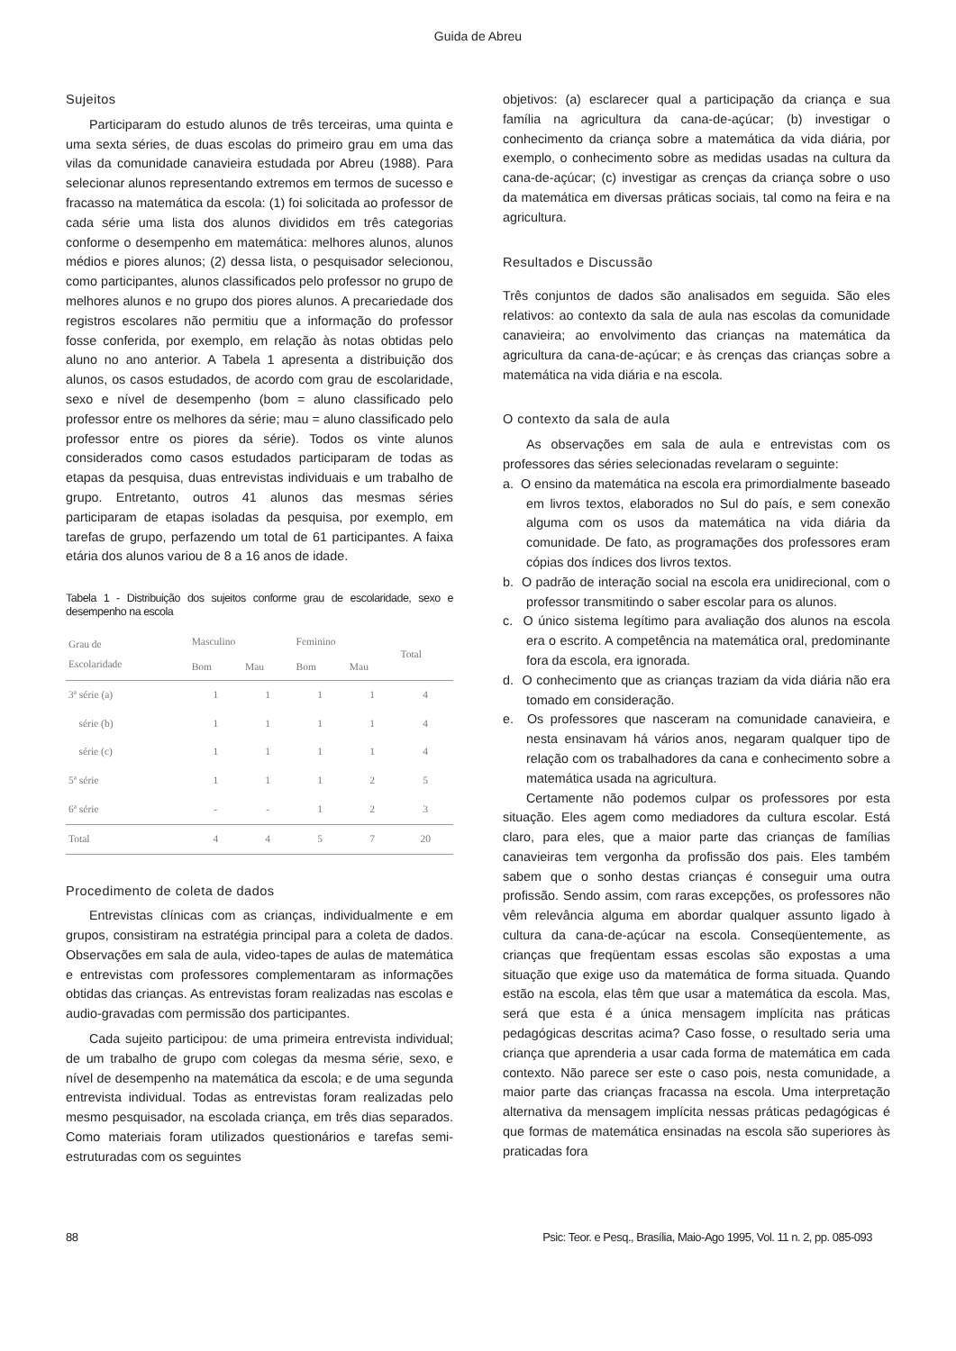Guida de Abreu
Sujeitos
Participaram do estudo alunos de três terceiras, uma quinta e uma sexta séries, de duas escolas do primeiro grau em uma das vilas da comunidade canavieira estudada por Abreu (1988). Para selecionar alunos representando extremos em termos de sucesso e fracasso na matemática da escola: (1) foi solicitada ao professor de cada série uma lista dos alunos divididos em três categorias conforme o desempenho em matemática: melhores alunos, alunos médios e piores alunos; (2) dessa lista, o pesquisador selecionou, como participantes, alunos classificados pelo professor no grupo de melhores alunos e no grupo dos piores alunos. A precariedade dos registros escolares não permitiu que a informação do professor fosse conferida, por exemplo, em relação às notas obtidas pelo aluno no ano anterior. A Tabela 1 apresenta a distribuição dos alunos, os casos estudados, de acordo com grau de escolaridade, sexo e nível de desempenho (bom = aluno classificado pelo professor entre os melhores da série; mau = aluno classificado pelo professor entre os piores da série). Todos os vinte alunos considerados como casos estudados participaram de todas as etapas da pesquisa, duas entrevistas individuais e um trabalho de grupo. Entretanto, outros 41 alunos das mesmas séries participaram de etapas isoladas da pesquisa, por exemplo, em tarefas de grupo, perfazendo um total de 61 participantes. A faixa etária dos alunos variou de 8 a 16 anos de idade.
Tabela 1 - Distribuição dos sujeitos conforme grau de escolaridade, sexo e desempenho na escola
| Grau de Escolaridade | Masculino | | Feminino | | Total |
| --- | --- | --- | --- | --- | --- |
| | Bom | Mau | Bom | Mau | |
| 3ª série (a) | 1 | 1 | 1 | 1 | 4 |
| série (b) | 1 | 1 | 1 | 1 | 4 |
| série (c) | 1 | 1 | 1 | 1 | 4 |
| 5ª série | 1 | 1 | 1 | 2 | 5 |
| 6ª série | - | - | 1 | 2 | 3 |
| Total | 4 | 4 | 5 | 7 | 20 |
Procedimento de coleta de dados
Entrevistas clínicas com as crianças, individualmente e em grupos, consistiram na estratégia principal para a coleta de dados. Observações em sala de aula, video-tapes de aulas de matemática e entrevistas com professores complementaram as informações obtidas das crianças. As entrevistas foram realizadas nas escolas e audio-gravadas com permissão dos participantes.
Cada sujeito participou: de uma primeira entrevista individual; de um trabalho de grupo com colegas da mesma série, sexo, e nível de desempenho na matemática da escola; e de uma segunda entrevista individual. Todas as entrevistas foram realizadas pelo mesmo pesquisador, na escolada criança, em três dias separados. Como materiais foram utilizados questionários e tarefas semi-estruturadas com os seguintes
objetivos: (a) esclarecer qual a participação da criança e sua família na agricultura da cana-de-açúcar; (b) investigar o conhecimento da criança sobre a matemática da vida diária, por exemplo, o conhecimento sobre as medidas usadas na cultura da cana-de-açúcar; (c) investigar as crenças da criança sobre o uso da matemática em diversas práticas sociais, tal como na feira e na agricultura.
Resultados e Discussão
Três conjuntos de dados são analisados em seguida. São eles relativos: ao contexto da sala de aula nas escolas da comunidade canavieira; ao envolvimento das crianças na matemática da agricultura da cana-de-açúcar; e às crenças das crianças sobre a matemática na vida diária e na escola.
O contexto da sala de aula
As observações em sala de aula e entrevistas com os professores das séries selecionadas revelaram o seguinte:
a. O ensino da matemática na escola era primordialmente baseado em livros textos, elaborados no Sul do país, e sem conexão alguma com os usos da matemática na vida diária da comunidade. De fato, as programações dos professores eram cópias dos índices dos livros textos.
b. O padrão de interação social na escola era unidirecional, com o professor transmitindo o saber escolar para os alunos.
c. O único sistema legítimo para avaliação dos alunos na escola era o escrito. A competência na matemática oral, predominante fora da escola, era ignorada.
d. O conhecimento que as crianças traziam da vida diária não era tomado em consideração.
e. Os professores que nasceram na comunidade canavieira, e nesta ensinavam há vários anos, negaram qualquer tipo de relação com os trabalhadores da cana e conhecimento sobre a matemática usada na agricultura.
Certamente não podemos culpar os professores por esta situação. Eles agem como mediadores da cultura escolar. Está claro, para eles, que a maior parte das crianças de famílias canavieiras tem vergonha da profissão dos pais. Eles também sabem que o sonho destas crianças é conseguir uma outra profissão. Sendo assim, com raras excepções, os professores não vêm relevância alguma em abordar qualquer assunto ligado à cultura da cana-de-açúcar na escola. Conseqüentemente, as crianças que freqüentam essas escolas são expostas a uma situação que exige uso da matemática de forma situada. Quando estão na escola, elas têm que usar a matemática da escola. Mas, será que esta é a única mensagem implícita nas práticas pedagógicas descritas acima? Caso fosse, o resultado seria uma criança que aprenderia a usar cada forma de matemática em cada contexto. Não parece ser este o caso pois, nesta comunidade, a maior parte das crianças fracassa na escola. Uma interpretação alternativa da mensagem implícita nessas práticas pedagógicas é que formas de matemática ensinadas na escola são superiores às praticadas fora
88 Psic: Teor. e Pesq., Brasília, Maio-Ago 1995, Vol. 11 n. 2, pp. 085-093